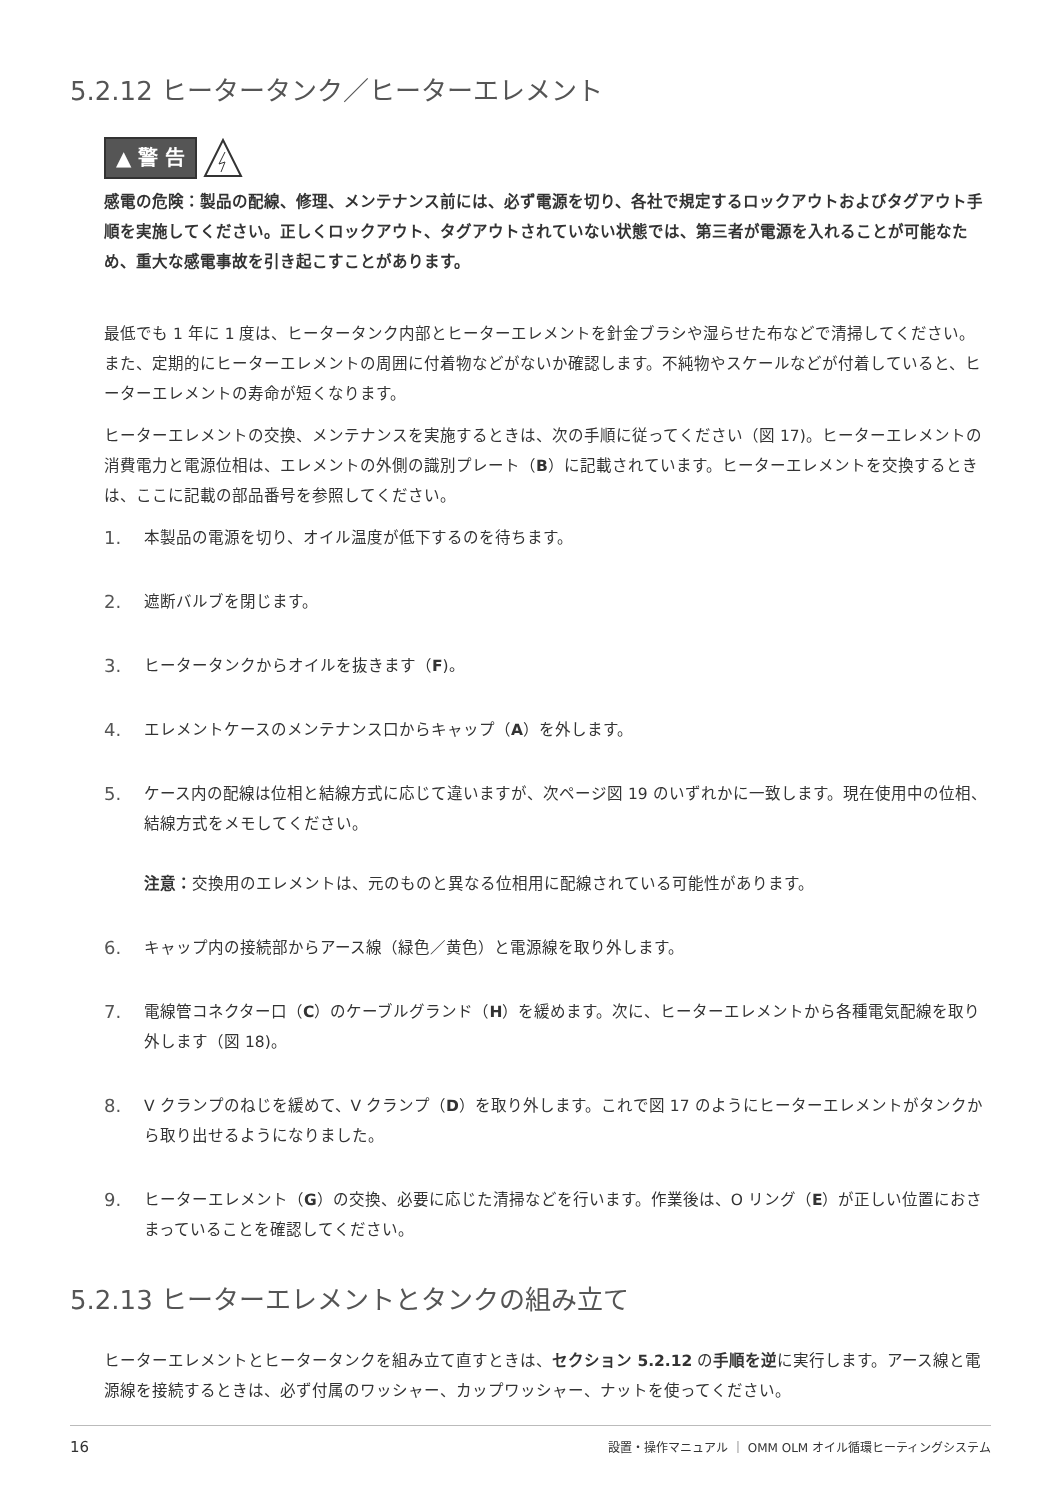5.2.12 ヒータータンク／ヒーターエレメント
▲ 警 告
感電の危険：製品の配線、修理、メンテナンス前には、必ず電源を切り、各社で規定するロックアウトおよびタグアウト手順を実施してください。正しくロックアウト、タグアウトされていない状態では、第三者が電源を入れることが可能なため、重大な感電事故を引き起こすことがあります。
最低でも 1 年に 1 度は、ヒータータンク内部とヒーターエレメントを針金ブラシや湿らせた布などで清掃してください。また、定期的にヒーターエレメントの周囲に付着物などがないか確認します。不純物やスケールなどが付着していると、ヒーターエレメントの寿命が短くなります。
ヒーターエレメントの交換、メンテナンスを実施するときは、次の手順に従ってください（図 17)。ヒーターエレメントの消費電力と電源位相は、エレメントの外側の識別プレート（B）に記載されています。ヒーターエレメントを交換するときは、ここに記載の部品番号を参照してください。
1. 本製品の電源を切り、オイル温度が低下するのを待ちます。
2. 遮断バルブを閉じます。
3. ヒータータンクからオイルを抜きます（F)。
4. エレメントケースのメンテナンス口からキャップ（A）を外します。
5. ケース内の配線は位相と結線方式に応じて違いますが、次ページ図 19 のいずれかに一致します。現在使用中の位相、結線方式をメモしてください。
注意：交換用のエレメントは、元のものと異なる位相用に配線されている可能性があります。
6. キャップ内の接続部からアース線（緑色／黄色）と電源線を取り外します。
7. 電線管コネクター口（C）のケーブルグランド（H）を緩めます。次に、ヒーターエレメントから各種電気配線を取り外します（図 18)。
8. V クランプのねじを緩めて、V クランプ（D）を取り外します。これで図 17 のようにヒーターエレメントがタンクから取り出せるようになりました。
9. ヒーターエレメント（G）の交換、必要に応じた清掃などを行います。作業後は、O リング（E）が正しい位置におさまっていることを確認してください。
5.2.13 ヒーターエレメントとタンクの組み立て
ヒーターエレメントとヒータータンクを組み立て直すときは、セクション 5.2.12 の手順を逆に実行します。アース線と電源線を接続するときは、必ず付属のワッシャー、カップワッシャー、ナットを使ってください。
16 設置・操作マニュアル ｜ OMM OLM オイル循環ヒーティングシステム